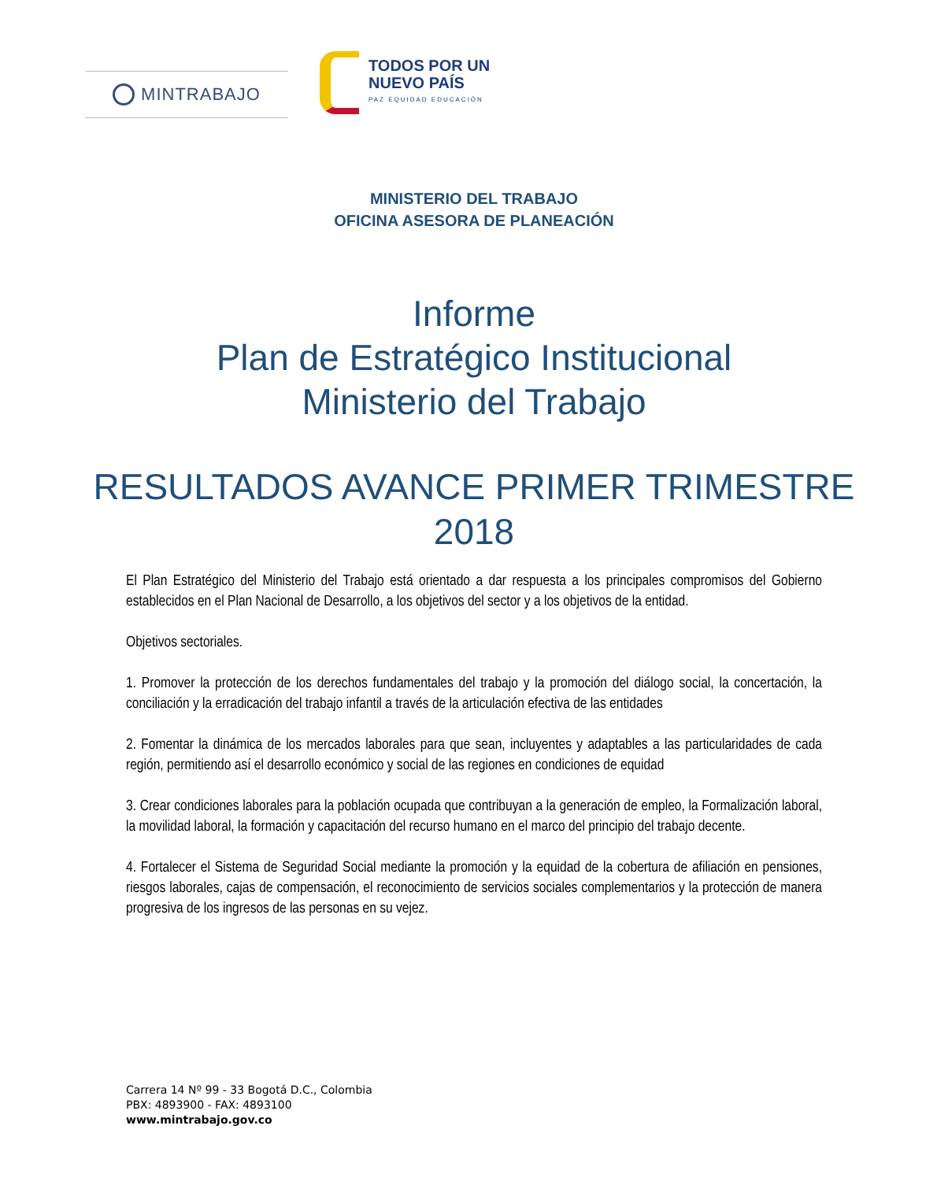MINTRABAJO
TODOS POR UN
NUEVO PAÍS
PAZ EQUIDAD EDUCACIÓN
MINISTERIO DEL TRABAJO
OFICINA ASESORA DE PLANEACIÓN
Informe
Plan de Estratégico Institucional
Ministerio del Trabajo
RESULTADOS AVANCE PRIMER TRIMESTRE
2018
El Plan Estratégico del Ministerio del Trabajo está orientado a dar respuesta a los principales compromisos del Gobierno establecidos en el Plan Nacional de Desarrollo, a los objetivos del sector y a los objetivos de la entidad.
Objetivos sectoriales.
1. Promover la protección de los derechos fundamentales del trabajo y la promoción del diálogo social, la concertación, la conciliación y la erradicación del trabajo infantil a través de la articulación efectiva de las entidades
2. Fomentar la dinámica de los mercados laborales para que sean, incluyentes y adaptables a las particularidades de cada región, permitiendo así el desarrollo económico y social de las regiones en condiciones de equidad
3. Crear condiciones laborales para la población ocupada que contribuyan a la generación de empleo, la Formalización laboral, la movilidad laboral, la formación y capacitación del recurso humano en el marco del principio del trabajo decente.
4. Fortalecer el Sistema de Seguridad Social mediante la promoción y la equidad de la cobertura de afiliación en pensiones, riesgos laborales, cajas de compensación, el reconocimiento de servicios sociales complementarios y la protección de manera progresiva de los ingresos de las personas en su vejez.
Carrera 14 Nº 99 - 33 Bogotá D.C., Colombia
PBX: 4893900 - FAX: 4893100
www.mintrabajo.gov.co